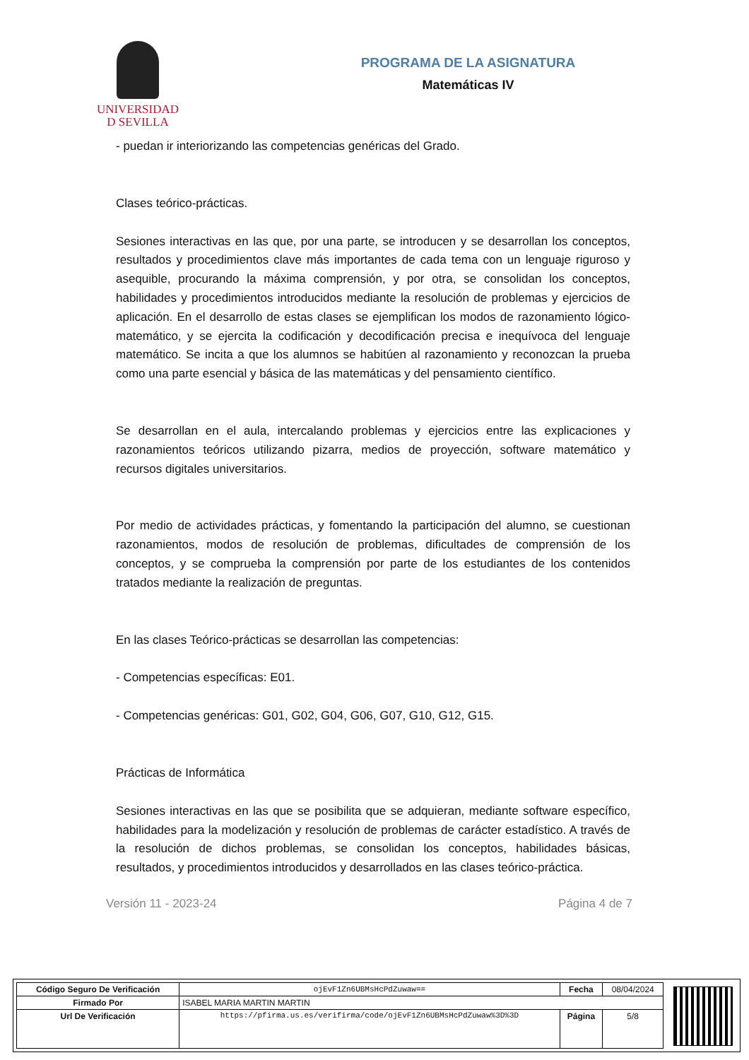UNIVERSIDAD
D SEVILLA
PROGRAMA DE LA ASIGNATURA
Matemáticas IV
- puedan ir interiorizando las competencias genéricas del Grado.
Clases teórico-prácticas.
Sesiones interactivas en las que, por una parte, se introducen y se desarrollan los conceptos, resultados y procedimientos clave más importantes de cada tema con un lenguaje riguroso y asequible, procurando la máxima comprensión, y por otra, se consolidan los conceptos, habilidades y procedimientos introducidos mediante la resolución de problemas y ejercicios de aplicación. En el desarrollo de estas clases se ejemplifican los modos de razonamiento lógico-matemático, y se ejercita la codificación y decodificación precisa e inequívoca del lenguaje matemático. Se incita a que los alumnos se habitúen al razonamiento y reconozcan la prueba como una parte esencial y básica de las matemáticas y del pensamiento científico.
Se desarrollan en el aula, intercalando problemas y ejercicios entre las explicaciones y razonamientos teóricos utilizando pizarra, medios de proyección, software matemático y recursos digitales universitarios.
Por medio de actividades prácticas, y fomentando la participación del alumno, se cuestionan razonamientos, modos de resolución de problemas, dificultades de comprensión de los conceptos, y se comprueba la comprensión por parte de los estudiantes de los contenidos tratados mediante la realización de preguntas.
En las clases Teórico-prácticas se desarrollan las competencias:
- Competencias específicas: E01.
- Competencias genéricas: G01, G02, G04, G06, G07, G10, G12, G15.
Prácticas de Informática
Sesiones interactivas en las que se posibilita que se adquieran, mediante software específico, habilidades para la modelización y resolución de problemas de carácter estadístico. A través de la resolución de dichos problemas, se consolidan los conceptos, habilidades básicas, resultados, y procedimientos introducidos y desarrollados en las clases teórico-práctica.
Versión 11 - 2023-24 Página 4 de 7
| Código Seguro De Verificación | ojEvF1Zn6UBMsHcPdZuwaw== | Fecha | 08/04/2024 |
| Firmado Por | ISABEL MARIA MARTIN MARTIN | | |
| Url De Verificación | https://pfirma.us.es/verifirma/code/ojEvF1Zn6UBMsHcPdZuwaw%3D%3D | Página | 5/8 |